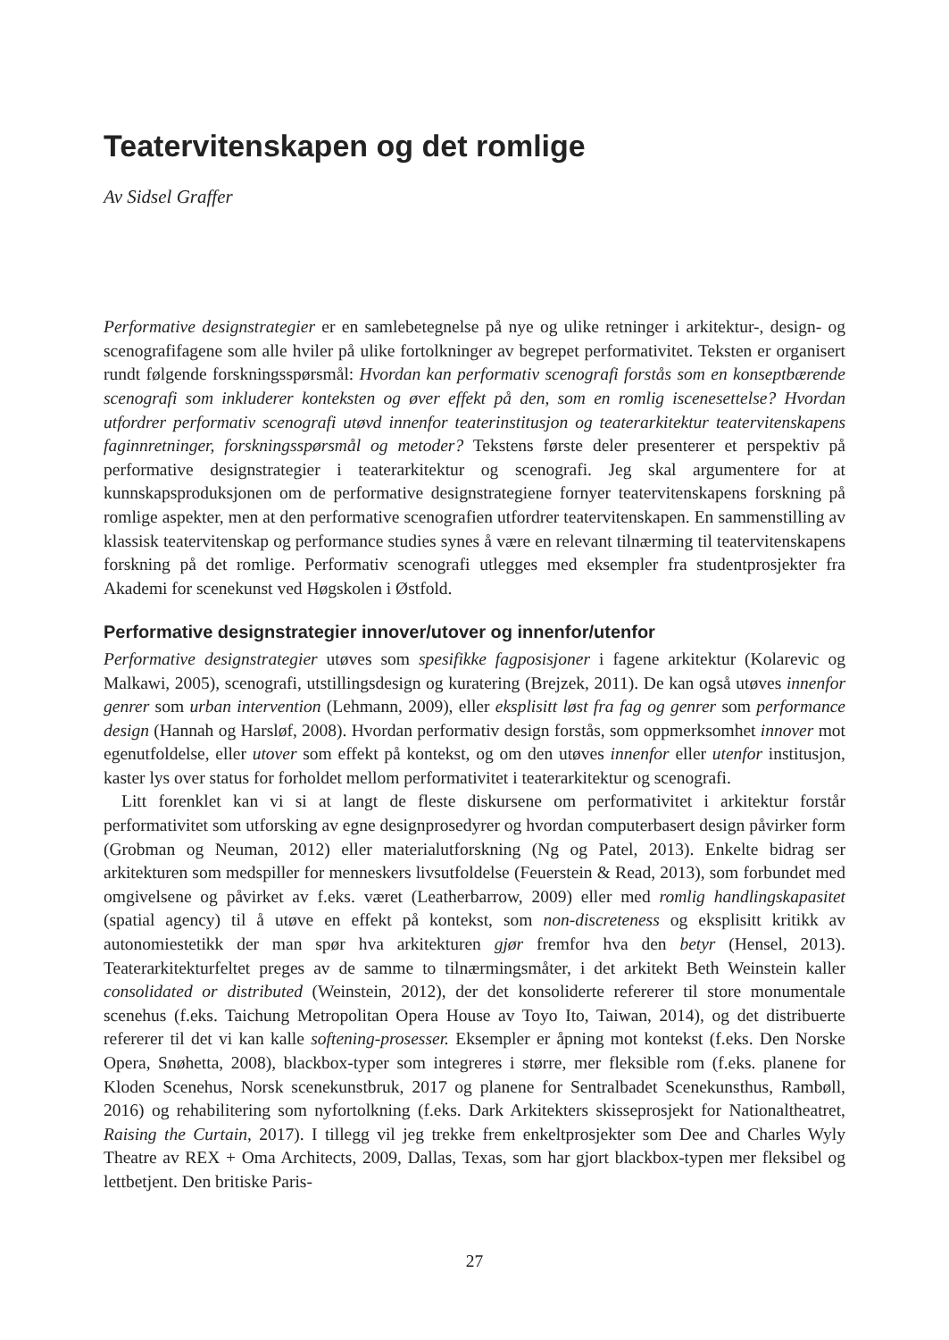Teatervitenskapen og det romlige
Av Sidsel Graffer
Performative designstrategier er en samlebetegnelse på nye og ulike retninger i arkitektur-, design- og scenografifagene som alle hviler på ulike fortolkninger av begrepet performativitet. Teksten er organisert rundt følgende forskningsspørsmål: Hvordan kan performativ scenografi forstås som en konseptbærende scenografi som inkluderer konteksten og øver effekt på den, som en romlig iscenesettelse? Hvordan utfordrer performativ scenografi utøvd innenfor teaterinstitusjon og teaterarkitektur teatervitenskapens faginnretninger, forskningsspørsmål og metoder? Tekstens første deler presenterer et perspektiv på performative designstrategier i teaterarkitektur og scenografi. Jeg skal argumentere for at kunnskapsproduksjonen om de performative designstrategiene fornyer teatervitenskapens forskning på romlige aspekter, men at den performative scenografien utfordrer teatervitenskapen. En sammenstilling av klassisk teatervitenskap og performance studies synes å være en relevant tilnærming til teatervitenskapens forskning på det romlige. Performativ scenografi utlegges med eksempler fra studentprosjekter fra Akademi for scenekunst ved Høgskolen i Østfold.
Performative designstrategier innover/utover og innenfor/utenfor
Performative designstrategier utøves som spesifikke fagposisjoner i fagene arkitektur (Kolarevic og Malkawi, 2005), scenografi, utstillingsdesign og kuratering (Brejzek, 2011). De kan også utøves innenfor genrer som urban intervention (Lehmann, 2009), eller eksplisitt løst fra fag og genrer som performance design (Hannah og Harsløf, 2008). Hvordan performativ design forstås, som oppmerksomhet innover mot egenutfoldelse, eller utover som effekt på kontekst, og om den utøves innenfor eller utenfor institusjon, kaster lys over status for forholdet mellom performativitet i teaterarkitektur og scenografi.
Litt forenklet kan vi si at langt de fleste diskursene om performativitet i arkitektur forstår performativitet som utforsking av egne designprosedyrer og hvordan computerbasert design påvirker form (Grobman og Neuman, 2012) eller materialutforskning (Ng og Patel, 2013). Enkelte bidrag ser arkitekturen som medspiller for menneskers livsutfoldelse (Feuerstein & Read, 2013), som forbundet med omgivelsene og påvirket av f.eks. været (Leatherbarrow, 2009) eller med romlig handlingskapasitet (spatial agency) til å utøve en effekt på kontekst, som non-discreteness og eksplisitt kritikk av autonomiestetikk der man spør hva arkitekturen gjør fremfor hva den betyr (Hensel, 2013). Teaterarkitekturfeltet preges av de samme to tilnærmingsmåter, i det arkitekt Beth Weinstein kaller consolidated or distributed (Weinstein, 2012), der det konsoliderte refererer til store monumentale scenehus (f.eks. Taichung Metropolitan Opera House av Toyo Ito, Taiwan, 2014), og det distribuerte refererer til det vi kan kalle softening-prosesser. Eksempler er åpning mot kontekst (f.eks. Den Norske Opera, Snøhetta, 2008), blackbox-typer som integreres i større, mer fleksible rom (f.eks. planene for Kloden Scenehus, Norsk scenekunstbruk, 2017 og planene for Sentralbadet Scenekunsthus, Rambøll, 2016) og rehabilitering som nyfortolkning (f.eks. Dark Arkitekters skisseprosjekt for Nationaltheatret, Raising the Curtain, 2017). I tillegg vil jeg trekke frem enkeltprosjekter som Dee and Charles Wyly Theatre av REX + Oma Architects, 2009, Dallas, Texas, som har gjort blackbox-typen mer fleksibel og lettbetjent. Den britiske Paris-
27